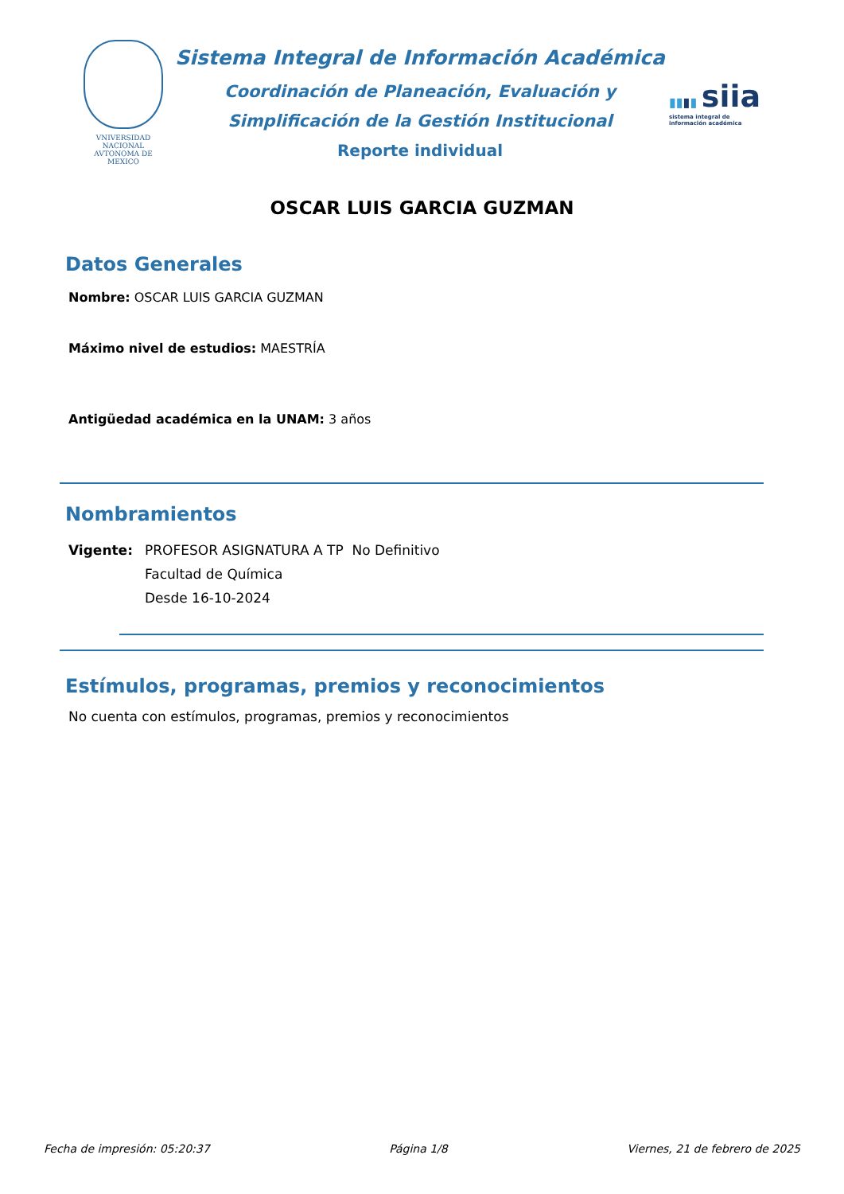VNIVERSIDAD NACIONAL
AVTONOMA DE
MEXICO
Sistema Integral de Información Académica
Coordinación de Planeación, Evaluación y
Simplificación de la Gestión Institucional
Reporte individual
▮▮▮▮ siia
sistema integral de
información académica
OSCAR LUIS GARCIA GUZMAN
Datos Generales
Nombre: OSCAR LUIS GARCIA GUZMAN
Máximo nivel de estudios: MAESTRÍA
Antigüedad académica en la UNAM: 3 años
Nombramientos
Vigente: PROFESOR ASIGNATURA A TP No Definitivo
Facultad de Química
Desde 16-10-2024
Estímulos, programas, premios y reconocimientos
No cuenta con estímulos, programas, premios y reconocimientos
Fecha de impresión: 05:20:37 Página 1/8 Viernes, 21 de febrero de 2025